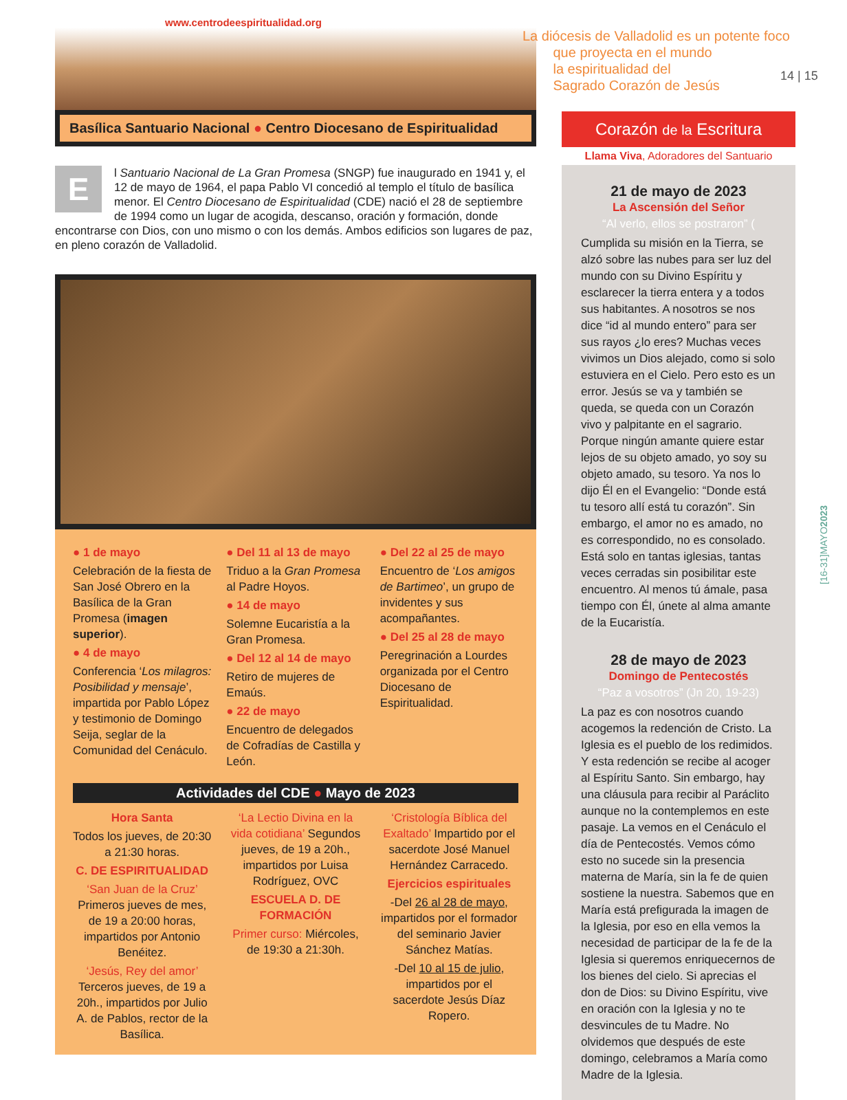www.centrodeespiritualidad.org
Basílica Santuario Nacional ● Centro Diocesano de Espiritualidad
E
l Santuario Nacional de La Gran Promesa (SNGP) fue inaugurado en 1941 y, el 12 de mayo de 1964, el papa Pablo VI concedió al templo el título de basílica menor. El Centro Diocesano de Espiritualidad (CDE) nació el 28 de septiembre de 1994 como un lugar de acogida, descanso, oración y formación, donde encontrarse con Dios, con uno mismo o con los demás. Ambos edificios son lugares de paz, en pleno corazón de Valladolid.
● 1 de mayo
Celebración de la fiesta de San José Obrero en la Basílica de la Gran Promesa (imagen superior).
● 4 de mayo
Conferencia ‘Los milagros: Posibilidad y mensaje’, impartida por Pablo López y testimonio de Domingo Seija, seglar de la Comunidad del Cenáculo.
● Del 11 al 13 de mayo
Triduo a la Gran Promesa al Padre Hoyos.
● 14 de mayo
Solemne Eucaristía a la Gran Promesa.
● Del 12 al 14 de mayo
Retiro de mujeres de Emaús.
● 22 de mayo
Encuentro de delegados de Cofradías de Castilla y León.
● Del 22 al 25 de mayo
Encuentro de ‘Los amigos de Bartimeo’, un grupo de invidentes y sus acompañantes.
● Del 25 al 28 de mayo
Peregrinación a Lourdes organizada por el Centro Diocesano de Espiritualidad.
Actividades del CDE ● Mayo de 2023
Hora Santa
Todos los jueves, de 20:30 a 21:30 horas.
C. DE ESPIRITUALIDAD
‘San Juan de la Cruz’ Primeros jueves de mes, de 19 a 20:00 horas, impartidos por Antonio Benéitez.
‘Jesús, Rey del amor’ Terceros jueves, de 19 a 20h., impartidos por Julio A. de Pablos, rector de la Basílica.
‘La Lectio Divina en la vida cotidiana’ Segundos jueves, de 19 a 20h., impartidos por Luisa Rodríguez, OVC
ESCUELA D. DE FORMACIÓN
Primer curso: Miércoles, de 19:30 a 21:30h.
‘Cristología Bíblica del Exaltado’ Impartido por el sacerdote José Manuel Hernández Carracedo.
Ejercicios espirituales
-Del 26 al 28 de mayo, impartidos por el formador del seminario Javier Sánchez Matías.
-Del 10 al 15 de julio, impartidos por el sacerdote Jesús Díaz Ropero.
La diócesis de Valladolid es un potente foco
que proyecta en el mundo
la espiritualidad del
Sagrado Corazón de Jesús
14 | 15
Corazón de la Escritura
Llama Viva, Adoradores del Santuario
21 de mayo de 2023
La Ascensión del Señor
“Al verlo, ellos se postraron” (
Cumplida su misión en la Tierra, se alzó sobre las nubes para ser luz del mundo con su Divino Espíritu y esclarecer la tierra entera y a todos sus habitantes. A nosotros se nos dice “id al mundo entero” para ser sus rayos ¿lo eres? Muchas veces vivimos un Dios alejado, como si solo estuviera en el Cielo. Pero esto es un error. Jesús se va y también se queda, se queda con un Corazón vivo y palpitante en el sagrario. Porque ningún amante quiere estar lejos de su objeto amado, yo soy su objeto amado, su tesoro. Ya nos lo dijo Él en el Evangelio: “Donde está tu tesoro allí está tu corazón”. Sin embargo, el amor no es amado, no es correspondido, no es consolado. Está solo en tantas iglesias, tantas veces cerradas sin posibilitar este encuentro. Al menos tú ámale, pasa tiempo con Él, únete al alma amante de la Eucaristía.
28 de mayo de 2023
Domingo de Pentecostés
“Paz a vosotros” (Jn 20, 19-23)
La paz es con nosotros cuando acogemos la redención de Cristo. La Iglesia es el pueblo de los redimidos. Y esta redención se recibe al acoger al Espíritu Santo. Sin embargo, hay una cláusula para recibir al Paráclito aunque no la contemplemos en este pasaje. La vemos en el Cenáculo el día de Pentecostés. Vemos cómo esto no sucede sin la presencia materna de María, sin la fe de quien sostiene la nuestra. Sabemos que en María está prefigurada la imagen de la Iglesia, por eso en ella vemos la necesidad de participar de la fe de la Iglesia si queremos enriquecernos de los bienes del cielo. Si aprecias el don de Dios: su Divino Espíritu, vive en oración con la Iglesia y no te desvincules de tu Madre. No olvidemos que después de este domingo, celebramos a María como Madre de la Iglesia.
[16-31]MAYO2023